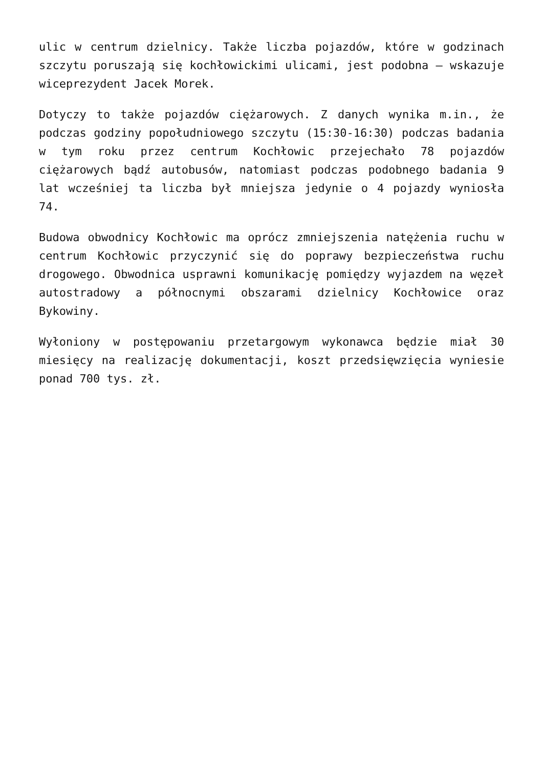ulic w centrum dzielnicy. Także liczba pojazdów, które w godzinach szczytu poruszają się kochłowickimi ulicami, jest podobna – wskazuje wiceprezydent Jacek Morek.
Dotyczy to także pojazdów ciężarowych. Z danych wynika m.in., że podczas godziny popołudniowego szczytu (15:30-16:30) podczas badania w tym roku przez centrum Kochłowic przejechało 78 pojazdów ciężarowych bądź autobusów, natomiast podczas podobnego badania 9 lat wcześniej ta liczba był mniejsza jedynie o 4 pojazdy wyniosła 74.
Budowa obwodnicy Kochłowic ma oprócz zmniejszenia natężenia ruchu w centrum Kochłowic przyczynić się do poprawy bezpieczeństwa ruchu drogowego. Obwodnica usprawni komunikację pomiędzy wyjazdem na węzeł autostradowy a północnymi obszarami dzielnicy Kochłowice oraz Bykowiny.
Wyłoniony w postępowaniu przetargowym wykonawca będzie miał 30 miesięcy na realizację dokumentacji, koszt przedsięwzięcia wyniesie ponad 700 tys. zł.